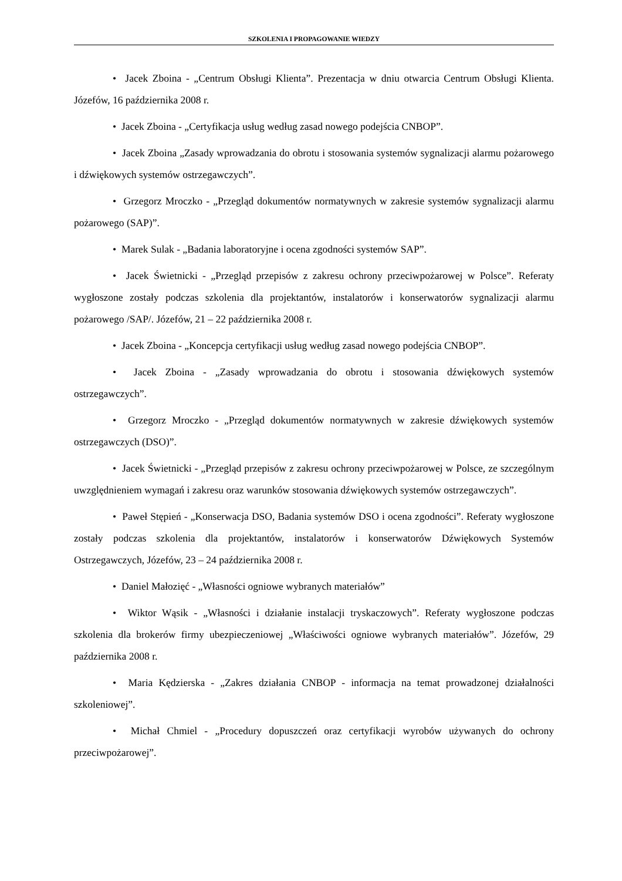SZKOLENIA I PROPAGOWANIE WIEDZY
• Jacek Zboina - „Centrum Obsługi Klienta”. Prezentacja w dniu otwarcia Centrum Obsługi Klienta. Józefów, 16 października 2008 r.
• Jacek Zboina - „Certyfikacja usług według zasad nowego podejścia CNBOP”.
• Jacek Zboina „Zasady wprowadzania do obrotu i stosowania systemów sygnalizacji alarmu pożarowego i dźwiękowych systemów ostrzegawczych”.
• Grzegorz Mroczko - „Przegląd dokumentów normatywnych w zakresie systemów sygnalizacji alarmu pożarowego (SAP)”.
• Marek Sulak - „Badania laboratoryjne i ocena zgodności systemów SAP”.
• Jacek Świetnicki - „Przegląd przepisów z zakresu ochrony przeciwpożarowej w Polsce”. Referaty wygłoszone zostały podczas szkolenia dla projektantów, instalatorów i konserwatorów sygnalizacji alarmu pożarowego /SAP/. Józefów, 21 – 22 października 2008 r.
• Jacek Zboina - „Koncepcja certyfikacji usług według zasad nowego podejścia CNBOP”.
• Jacek Zboina - „Zasady wprowadzania do obrotu i stosowania dźwiękowych systemów ostrzegawczych”.
• Grzegorz Mroczko - „Przegląd dokumentów normatywnych w zakresie dźwiękowych systemów ostrzegawczych (DSO)”.
• Jacek Świetnicki - „Przegląd przepisów z zakresu ochrony przeciwpożarowej w Polsce, ze szczególnym uwzględnieniem wymagań i zakresu oraz warunków stosowania dźwiękowych systemów ostrzegawczych”.
• Paweł Stępień - „Konserwacja DSO, Badania systemów DSO i ocena zgodności”. Referaty wygłoszone zostały podczas szkolenia dla projektantów, instalatorów i konserwatorów Dźwiękowych Systemów Ostrzegawczych, Józefów, 23 – 24 października 2008 r.
• Daniel Małozięć - „Własności ogniowe wybranych materiałów”
• Wiktor Wąsik - „Własności i działanie instalacji tryskaczowych”. Referaty wygłoszone podczas szkolenia dla brokerów firmy ubezpieczeniowej „Właściwości ogniowe wybranych materiałów”. Józefów, 29 października 2008 r.
• Maria Kędzierska - „Zakres działania CNBOP - informacja na temat prowadzonej działalności szkoleniowej”.
• Michał Chmiel - „Procedury dopuszczeń oraz certyfikacji wyrobów używanych do ochrony przeciwpożarowej”.